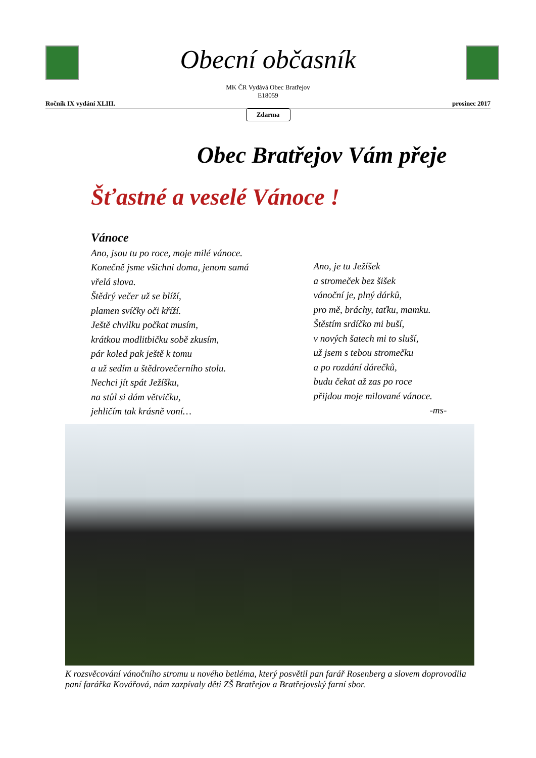Obecní občasník
MK ČR Vydává Obec Bratřejov
E18059
Ročník IX vydání XLIII. prosinec 2017
Zdarma
Obec Bratřejov Vám přeje
Šťastné a veselé Vánoce !
Vánoce
Ano, jsou tu po roce, moje milé vánoce.
Konečně jsme všichni doma, jenom samá
vřelá slova.
Štědrý večer už se blíží,
plamen svíčky oči kříží.
Ještě chvilku počkat musím,
krátkou modlitbičku sobě zkusím,
pár koled pak ještě k tomu
a už sedím u štědrovečerního stolu.
Nechci jít spát Ježíšku,
na stůl si dám větvičku,
jehličím tak krásně voní…
Ano, je tu Ježíšek
a stromeček bez šišek
vánoční je, plný dárků,
pro mě, bráchy, taťku, mamku.
Štěstím srdíčko mi buší,
v nových šatech mi to sluší,
už jsem s tebou stromečku
a po rozdání dárečků,
budu čekat až zas po roce
přijdou moje milované vánoce.
-ms-
K rozsvěcování vánočního stromu u nového betléma, který posvětil pan farář Rosenberg a slovem doprovodila paní farářka Kovářová, nám zazpívaly děti ZŠ Bratřejov a Bratřejovský farní sbor.